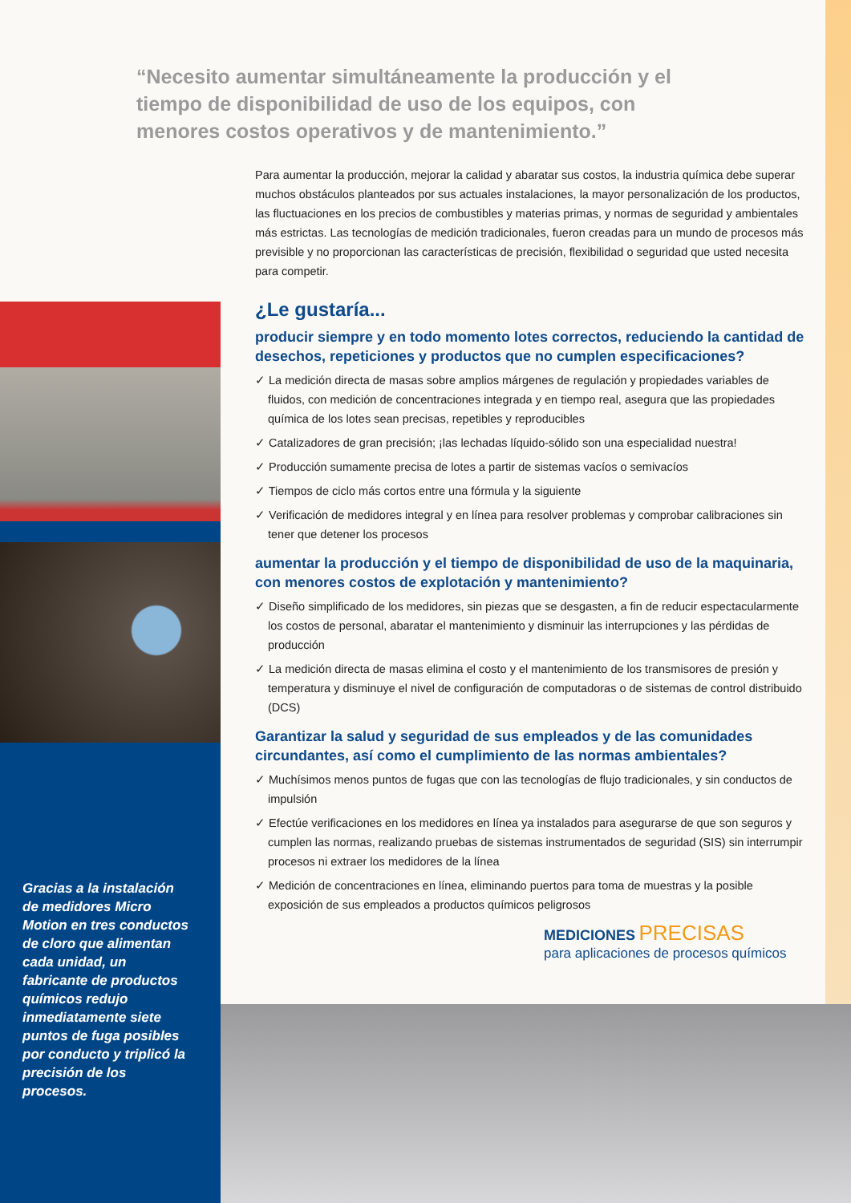“Necesito aumentar simultáneamente la producción y el tiempo de disponibilidad de uso de los equipos, con menores costos operativos y de mantenimiento.”
Para aumentar la producción, mejorar la calidad y abaratar sus costos, la industria química debe superar muchos obstáculos planteados por sus actuales instalaciones, la mayor personalización de los productos, las fluctuaciones en los precios de combustibles y materias primas, y normas de seguridad y ambientales más estrictas. Las tecnologías de medición tradicionales, fueron creadas para un mundo de procesos más previsible y no proporcionan las características de precisión, flexibilidad o seguridad que usted necesita para competir.
¿Le gustaría...
producir siempre y en todo momento lotes correctos, reduciendo la cantidad de desechos, repeticiones y productos que no cumplen especificaciones?
✓ La medición directa de masas sobre amplios márgenes de regulación y propiedades variables de fluidos, con medición de concentraciones integrada y en tiempo real, asegura que las propiedades química de los lotes sean precisas, repetibles y reproducibles
✓ Catalizadores de gran precisión; ¡las lechadas líquido-sólido son una especialidad nuestra!
✓ Producción sumamente precisa de lotes a partir de sistemas vacíos o semivacíos
✓ Tiempos de ciclo más cortos entre una fórmula y la siguiente
✓ Verificación de medidores integral y en línea para resolver problemas y comprobar calibraciones sin tener que detener los procesos
aumentar la producción y el tiempo de disponibilidad de uso de la maquinaria, con menores costos de explotación y mantenimiento?
✓ Diseño simplificado de los medidores, sin piezas que se desgasten, a fin de reducir espectacularmente los costos de personal, abaratar el mantenimiento y disminuir las interrupciones y las pérdidas de producción
✓ La medición directa de masas elimina el costo y el mantenimiento de los transmisores de presión y temperatura y disminuye el nivel de configuración de computadoras o de sistemas de control distribuido (DCS)
Garantizar la salud y seguridad de sus empleados y de las comunidades circundantes, así como el cumplimiento de las normas ambientales?
✓ Muchísimos menos puntos de fugas que con las tecnologías de flujo tradicionales, y sin conductos de impulsión
✓ Efectúe verificaciones en los medidores en línea ya instalados para asegurarse de que son seguros y cumplen las normas, realizando pruebas de sistemas instrumentados de seguridad (SIS) sin interrumpir procesos ni extraer los medidores de la línea
✓ Medición de concentraciones en línea, eliminando puertos para toma de muestras y la posible exposición de sus empleados a productos químicos peligrosos
Gracias a la instalación de medidores Micro Motion en tres conductos de cloro que alimentan cada unidad, un fabricante de productos químicos redujo inmediatamente siete puntos de fuga posibles por conducto y triplicó la precisión de los procesos.
MEDICIONES PRECISAS
para aplicaciones de procesos químicos